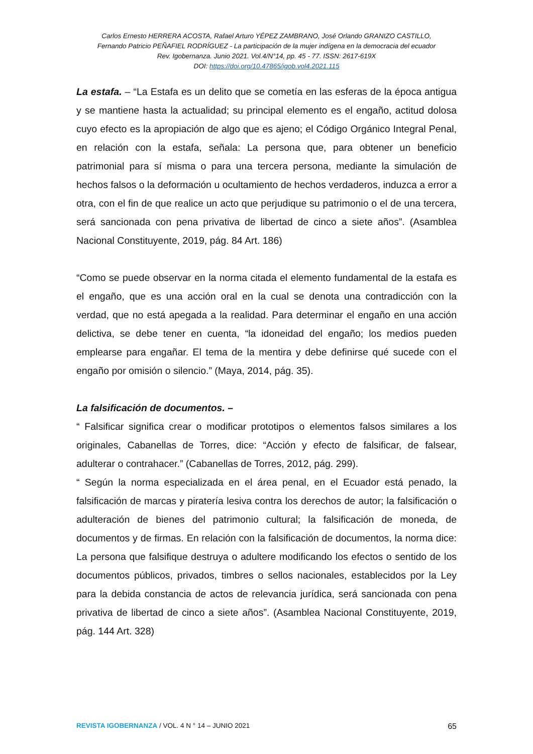Carlos Ernesto HERRERA ACOSTA, Rafael Arturo YÉPEZ ZAMBRANO, José Orlando GRANIZO CASTILLO,
Fernando Patricio PEÑAFIEL RODRÍGUEZ - La participación de la mujer indígena en la democracia del ecuador
Rev. Igobernanza. Junio 2021. Vol.4/N°14, pp. 45 - 77. ISSN: 2617-619X
DOI: https://doi.org/10.47865/igob.vol4.2021.115
La estafa. – “La Estafa es un delito que se cometía en las esferas de la época antigua y se mantiene hasta la actualidad; su principal elemento es el engaño, actitud dolosa cuyo efecto es la apropiación de algo que es ajeno; el Código Orgánico Integral Penal, en relación con la estafa, señala: La persona que, para obtener un beneficio patrimonial para sí misma o para una tercera persona, mediante la simulación de hechos falsos o la deformación u ocultamiento de hechos verdaderos, induzca a error a otra, con el fin de que realice un acto que perjudique su patrimonio o el de una tercera, será sancionada con pena privativa de libertad de cinco a siete años”. (Asamblea Nacional Constituyente, 2019, pág. 84 Art. 186)
“Como se puede observar en la norma citada el elemento fundamental de la estafa es el engaño, que es una acción oral en la cual se denota una contradicción con la verdad, que no está apegada a la realidad. Para determinar el engaño en una acción delictiva, se debe tener en cuenta, “la idoneidad del engaño; los medios pueden emplearse para engañar. El tema de la mentira y debe definirse qué sucede con el engaño por omisión o silencio.” (Maya, 2014, pág. 35).
La falsificación de documentos. –
“ Falsificar significa crear o modificar prototipos o elementos falsos similares a los originales, Cabanellas de Torres, dice: “Acción y efecto de falsificar, de falsear, adulterar o contrahacer.” (Cabanellas de Torres, 2012, pág. 299).
“ Según la norma especializada en el área penal, en el Ecuador está penado, la falsificación de marcas y piratería lesiva contra los derechos de autor; la falsificación o adulteración de bienes del patrimonio cultural; la falsificación de moneda, de documentos y de firmas. En relación con la falsificación de documentos, la norma dice: La persona que falsifique destruya o adultere modificando los efectos o sentido de los documentos públicos, privados, timbres o sellos nacionales, establecidos por la Ley para la debida constancia de actos de relevancia jurídica, será sancionada con pena privativa de libertad de cinco a siete años”. (Asamblea Nacional Constituyente, 2019, pág. 144 Art. 328)
REVISTA IGOBERNANZA / VOL. 4 N ° 14 – JUNIO 2021 65